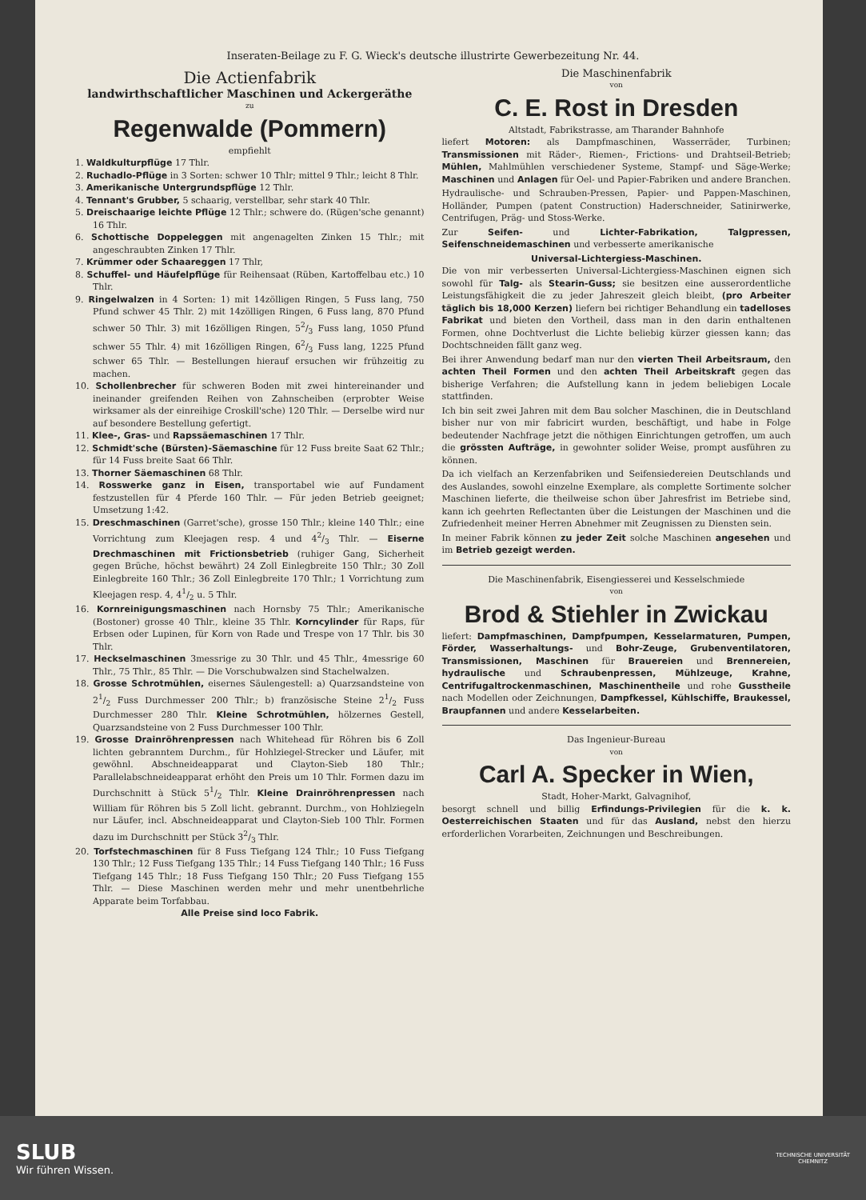Inseraten-Beilage zu F. G. Wieck's deutsche illustrirte Gewerbezeitung Nr. 44.
Die Actienfabrik
landwirthschaftlicher Maschinen und Ackergeräthe
zu
Regenwalde (Pommern)
empfiehlt
1. Waldkulturpflüge 17 Thlr.
2. Ruchadlo-Pflüge in 3 Sorten: schwer 10 Thlr; mittel 9 Thlr.; leicht 8 Thlr.
3. Amerikanische Untergrundspflüge 12 Thlr.
4. Tennant's Grubber, 5 schaarig, verstellbar, sehr stark 40 Thlr.
5. Dreischaarige leichte Pflüge 12 Thlr.; schwere do. (Rügen'sche genannt) 16 Thlr.
6. Schottische Doppeleggen mit angenagelten Zinken 15 Thlr.; mit angeschraubten Zinken 17 Thlr.
7. Krümmer oder Schaareggen 17 Thlr,
8. Schuffel- und Häufelpflüge für Reihensaat (Rüben, Kartoffelbau etc.) 10 Thlr.
9. Ringelwalzen in 4 Sorten: 1) mit 14zölligen Ringen, 5 Fuss lang, 750 Pfund schwer 45 Thlr. 2) mit 14zölligen Ringen, 6 Fuss lang, 870 Pfund schwer 50 Thlr. 3) mit 16zölligen Ringen, 52/3 Fuss lang, 1050 Pfund schwer 55 Thlr. 4) mit 16zölligen Ringen, 62/3 Fuss lang, 1225 Pfund schwer 65 Thlr. — Bestellungen hierauf ersuchen wir frühzeitig zu machen.
10. Schollenbrecher für schweren Boden mit zwei hintereinander und ineinander greifenden Reihen von Zahnscheiben (erprobter Weise wirksamer als der einreihige Croskill'sche) 120 Thlr. — Derselbe wird nur auf besondere Bestellung gefertigt.
11. Klee-, Gras- und Rapssäemaschinen 17 Thlr.
12. Schmidt'sche (Bürsten)-Säemaschine für 12 Fuss breite Saat 62 Thlr.; für 14 Fuss breite Saat 66 Thlr.
13. Thorner Säemaschinen 68 Thlr.
14. Rosswerke ganz in Eisen, transportabel wie auf Fundament festzustellen für 4 Pferde 160 Thlr. — Für jeden Betrieb geeignet; Umsetzung 1:42.
15. Dreschmaschinen (Garret'sche), grosse 150 Thlr.; kleine 140 Thlr.; eine Vorrichtung zum Kleejagen resp. 4 und 42/3 Thlr. — Eiserne Drechmaschinen mit Frictionsbetrieb (ruhiger Gang, Sicherheit gegen Brüche, höchst bewährt) 24 Zoll Einlegbreite 150 Thlr.; 30 Zoll Einlegbreite 160 Thlr.; 36 Zoll Einlegbreite 170 Thlr.; 1 Vorrichtung zum Kleejagen resp. 4, 41/2 u. 5 Thlr.
16. Kornreinigungsmaschinen nach Hornsby 75 Thlr.; Amerikanische (Bostoner) grosse 40 Thlr., kleine 35 Thlr. Korncylinder für Raps, für Erbsen oder Lupinen, für Korn von Rade und Trespe von 17 Thlr. bis 30 Thlr.
17. Heckselmaschinen 3messrige zu 30 Thlr. und 45 Thlr., 4messrige 60 Thlr., 75 Thlr., 85 Thlr. — Die Vorschubwalzen sind Stachelwalzen.
18. Grosse Schrotmühlen, eisernes Säulengestell: a) Quarzsandsteine von 21/2 Fuss Durchmesser 200 Thlr.; b) französische Steine 21/2 Fuss Durchmesser 280 Thlr. Kleine Schrotmühlen, hölzernes Gestell, Quarzsandsteine von 2 Fuss Durchmesser 100 Thlr.
19. Grosse Drainröhrenpressen nach Whitehead für Röhren bis 6 Zoll lichten gebranntem Durchm., für Hohlziegel-Strecker und Läufer, mit gewöhnl. Abschneideapparat und Clayton-Sieb 180 Thlr.; Parallelabschneideapparat erhöht den Preis um 10 Thlr. Formen dazu im Durchschnitt à Stück 51/2 Thlr. Kleine Drainröhrenpressen nach William für Röhren bis 5 Zoll licht. gebrannt. Durchm., von Hohlziegeln nur Läufer, incl. Abschneideapparat und Clayton-Sieb 100 Thlr. Formen dazu im Durchschnitt per Stück 32/3 Thlr.
20. Torfstechmaschinen für 8 Fuss Tiefgang 124 Thlr.; 10 Fuss Tiefgang 130 Thlr.; 12 Fuss Tiefgang 135 Thlr.; 14 Fuss Tiefgang 140 Thlr.; 16 Fuss Tiefgang 145 Thlr.; 18 Fuss Tiefgang 150 Thlr.; 20 Fuss Tiefgang 155 Thlr. — Diese Maschinen werden mehr und mehr unentbehrliche Apparate beim Torfabbau.
Alle Preise sind loco Fabrik.
Die Maschinenfabrik
von
C. E. Rost in Dresden
Altstadt, Fabrikstrasse, am Tharander Bahnhofe
liefert Motoren: als Dampfmaschinen, Wasserräder, Turbinen; Transmissionen mit Räder-, Riemen-, Frictions- und Drahtseil-Betrieb; Mühlen, Mahlmühlen verschiedener Systeme, Stampf- und Säge-Werke; Maschinen und Anlagen für Oel- und Papier-Fabriken und andere Branchen.
Hydraulische- und Schrauben-Pressen, Papier- und Pappen-Maschinen, Holländer, Pumpen (patent Construction) Haderschneider, Satinirwerke, Centrifugen, Präg- und Stoss-Werke.
Zur Seifen- und Lichter-Fabrikation, Talgpressen, Seifenschneidemaschinen und verbesserte amerikanische
Universal-Lichtergiess-Maschinen.
Die von mir verbesserten Universal-Lichtergiess-Maschinen eignen sich sowohl für Talg- als Stearin-Guss; sie besitzen eine ausserordentliche Leistungsfähigkeit die zu jeder Jahreszeit gleich bleibt, (pro Arbeiter täglich bis 18,000 Kerzen) liefern bei richtiger Behandlung ein tadelloses Fabrikat und bieten den Vortheil, dass man in den darin enthaltenen Formen, ohne Dochtverlust die Lichte beliebig kürzer giessen kann; das Dochtschneiden fällt ganz weg.
Bei ihrer Anwendung bedarf man nur den vierten Theil Arbeitsraum, den achten Theil Formen und den achten Theil Arbeitskraft gegen das bisherige Verfahren; die Aufstellung kann in jedem beliebigen Locale stattfinden.
Ich bin seit zwei Jahren mit dem Bau solcher Maschinen, die in Deutschland bisher nur von mir fabricirt wurden, beschäftigt, und habe in Folge bedeutender Nachfrage jetzt die nöthigen Einrichtungen getroffen, um auch die grössten Aufträge, in gewohnter solider Weise, prompt ausführen zu können.
Da ich vielfach an Kerzenfabriken und Seifensiedereien Deutschlands und des Auslandes, sowohl einzelne Exemplare, als complette Sortimente solcher Maschinen lieferte, die theilweise schon über Jahresfrist im Betriebe sind, kann ich geehrten Reflectanten über die Leistungen der Maschinen und die Zufriedenheit meiner Herren Abnehmer mit Zeugnissen zu Diensten sein.
In meiner Fabrik können zu jeder Zeit solche Maschinen angesehen und im Betrieb gezeigt werden.
Die Maschinenfabrik, Eisengiesserei und Kesselschmiede
von
Brod & Stiehler in Zwickau
liefert: Dampfmaschinen, Dampfpumpen, Kesselarmaturen, Pumpen, Förder, Wasserhaltungs- und Bohr-Zeuge, Grubenventilatoren, Transmissionen, Maschinen für Brauereien und Brennereien, hydraulische und Schraubenpressen, Mühlzeuge, Krahne, Centrifugaltrockenmaschinen, Maschinentheile und rohe Gusstheile nach Modellen oder Zeichnungen, Dampfkessel, Kühlschiffe, Braukessel, Braupfannen und andere Kesselarbeiten.
Das Ingenieur-Bureau
von
Carl A. Specker in Wien,
Stadt, Hoher-Markt, Galvagnihof,
besorgt schnell und billig Erfindungs-Privilegien für die k. k. Oesterreichischen Staaten und für das Ausland, nebst den hierzu erforderlichen Vorarbeiten, Zeichnungen und Beschreibungen.
SLUB
Wir führen Wissen.
TECHNISCHE UNIVERSITÄT
CHEMNITZ